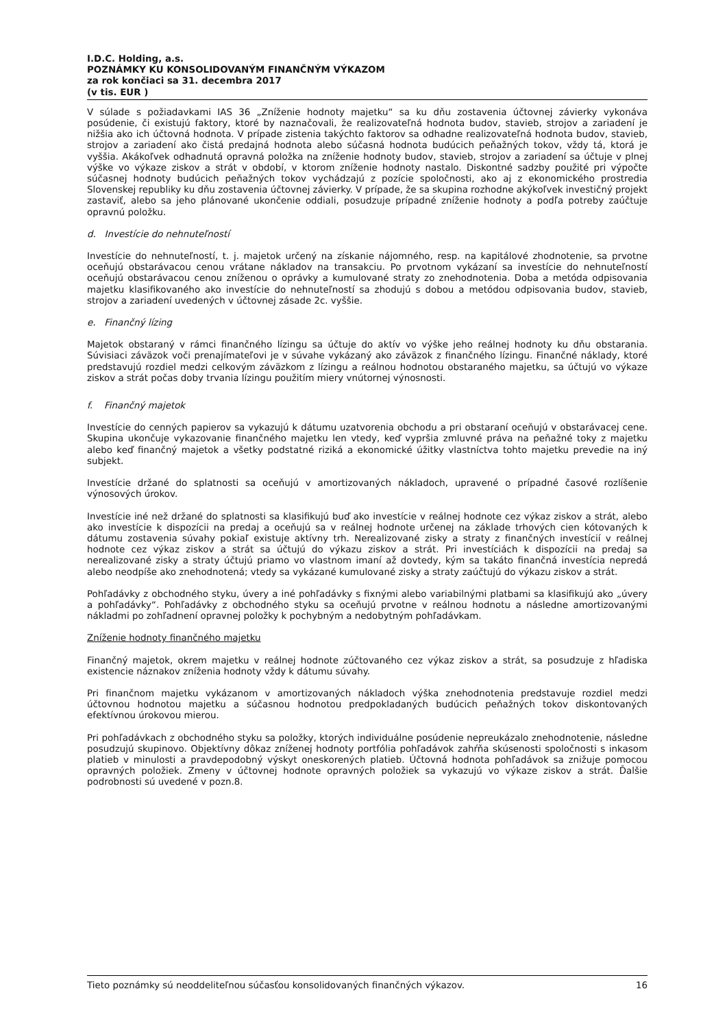I.D.C. Holding, a.s.
POZNÁMKY KU KONSOLIDOVANÝM FINANČNÝM VÝKAZOM
za rok končiaci sa 31. decembra 2017
(v tis. EUR )
V súlade s požiadavkami IAS 36 „Zníženie hodnoty majetku“ sa ku dňu zostavenia účtovnej závierky vykonáva posúdenie, či existujú faktory, ktoré by naznačovali, že realizovateľná hodnota budov, stavieb, strojov a zariadení je nižšia ako ich účtovná hodnota. V prípade zistenia takýchto faktorov sa odhadne realizovateľná hodnota budov, stavieb, strojov a zariadení ako čistá predajná hodnota alebo súčasná hodnota budúcich peňažných tokov, vždy tá, ktorá je vyššia. Akákoľvek odhadnutá opravná položka na zníženie hodnoty budov, stavieb, strojov a zariadení sa účtuje v plnej výške vo výkaze ziskov a strát v období, v ktorom zníženie hodnoty nastalo. Diskontné sadzby použité pri výpočte súčasnej hodnoty budúcich peňažných tokov vychádzajú z pozície spoločnosti, ako aj z ekonomického prostredia Slovenskej republiky ku dňu zostavenia účtovnej závierky. V prípade, že sa skupina rozhodne akýkoľvek investičný projekt zastaviť, alebo sa jeho plánované ukončenie oddiali, posudzuje prípadné zníženie hodnoty a podľa potreby zaúčtuje opravnú položku.
d. Investície do nehnuteľností
Investície do nehnuteľností, t. j. majetok určený na získanie nájomného, resp. na kapitálové zhodnotenie, sa prvotne oceňujú obstarávacou cenou vrátane nákladov na transakciu. Po prvotnom vykázaní sa investície do nehnuteľností oceňujú obstarávacou cenou zníženou o oprávky a kumulované straty zo znehodnotenia. Doba a metóda odpisovania majetku klasifikovaného ako investície do nehnuteľností sa zhodujú s dobou a metódou odpisovania budov, stavieb, strojov a zariadení uvedených v účtovnej zásade 2c. vyššie.
e. Finančný lízing
Majetok obstaraný v rámci finančného lízingu sa účtuje do aktív vo výške jeho reálnej hodnoty ku dňu obstarania. Súvisiaci záväzok voči prenajímateľovi je v súvahe vykázaný ako záväzok z finančného lízingu. Finančné náklady, ktoré predstavujú rozdiel medzi celkovým záväzkom z lízingu a reálnou hodnotou obstaraného majetku, sa účtujú vo výkaze ziskov a strát počas doby trvania lízingu použitím miery vnútornej výnosnosti.
f. Finančný majetok
Investície do cenných papierov sa vykazujú k dátumu uzatvorenia obchodu a pri obstaraní oceňujú v obstarávacej cene. Skupina ukončuje vykazovanie finančného majetku len vtedy, keď vypršia zmluvné práva na peňažné toky z majetku alebo keď finančný majetok a všetky podstatné riziká a ekonomické úžitky vlastníctva tohto majetku prevedie na iný subjekt.
Investície držané do splatnosti sa oceňujú v amortizovaných nákladoch, upravené o prípadné časové rozlíšenie výnosových úrokov.
Investície iné než držané do splatnosti sa klasifikujú buď ako investície v reálnej hodnote cez výkaz ziskov a strát, alebo ako investície k dispozícii na predaj a oceňujú sa v reálnej hodnote určenej na základe trhových cien kótovaných k dátumu zostavenia súvahy pokiaľ existuje aktívny trh. Nerealizované zisky a straty z finančných investícií v reálnej hodnote cez výkaz ziskov a strát sa účtujú do výkazu ziskov a strát. Pri investíciách k dispozícii na predaj sa nerealizované zisky a straty účtujú priamo vo vlastnom imaní až dovtedy, kým sa takáto finančná investícia nepredá alebo neodpíše ako znehodnotená; vtedy sa vykázané kumulované zisky a straty zaúčtujú do výkazu ziskov a strát.
Pohľadávky z obchodného styku, úvery a iné pohľadávky s fixnými alebo variabilnými platbami sa klasifikujú ako „úvery a pohľadávky“. Pohľadávky z obchodného styku sa oceňujú prvotne v reálnou hodnotu a následne amortizovanými nákladmi po zohľadnení opravnej položky k pochybným a nedobytným pohľadávkam.
Zníženie hodnoty finančného majetku
Finančný majetok, okrem majetku v reálnej hodnote zúčtovaného cez výkaz ziskov a strát, sa posudzuje z hľadiska existencie náznakov zníženia hodnoty vždy k dátumu súvahy.
Pri finančnom majetku vykázanom v amortizovaných nákladoch výška znehodnotenia predstavuje rozdiel medzi účtovnou hodnotou majetku a súčasnou hodnotou predpokladaných budúcich peňažných tokov diskontovaných efektívnou úrokovou mierou.
Pri pohľadávkach z obchodného styku sa položky, ktorých individuálne posúdenie nepreukázalo znehodnotenie, následne posudzujú skupinovo. Objektívny dôkaz zníženej hodnoty portfólia pohľadávok zahŕňa skúsenosti spoločnosti s inkasom platieb v minulosti a pravdepodobný výskyt oneskorených platieb. Účtovná hodnota pohľadávok sa znižuje pomocou opravných položiek. Zmeny v účtovnej hodnote opravných položiek sa vykazujú vo výkaze ziskov a strát. Ďalšie podrobnosti sú uvedené v pozn.8.
Tieto poznámky sú neoddeliteľnou súčasťou konsolidovaných finančných výkazov. 16